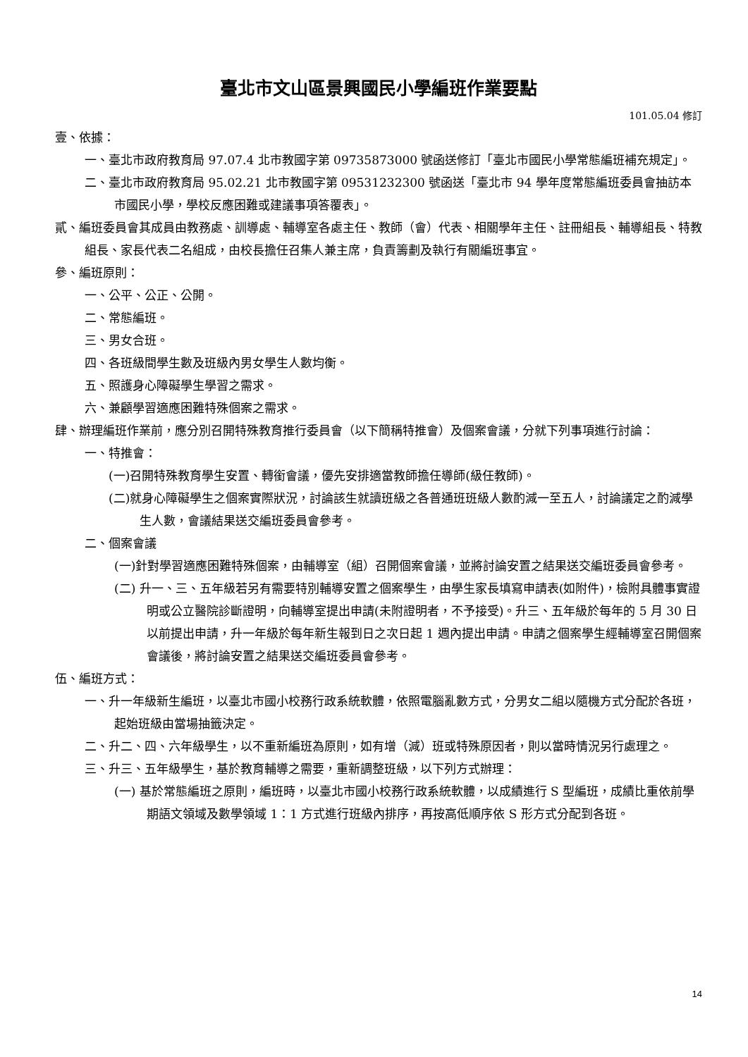臺北市文山區景興國民小學編班作業要點
101.05.04 修訂
壹、依據：
一、臺北市政府教育局 97.07.4 北市教國字第 09735873000 號函送修訂「臺北市國民小學常態編班補充規定」。
二、臺北市政府教育局 95.02.21 北市教國字第 09531232300 號函送「臺北市 94 學年度常態編班委員會抽訪本市國民小學，學校反應困難或建議事項答覆表」。
貳、編班委員會其成員由教務處、訓導處、輔導室各處主任、教師（會）代表、相關學年主任、註冊組長、輔導組長、特教組長、家長代表二名組成，由校長擔任召集人兼主席，負責籌劃及執行有關編班事宜。
參、編班原則：
一、公平、公正、公開。
二、常態編班。
三、男女合班。
四、各班級間學生數及班級內男女學生人數均衡。
五、照護身心障礙學生學習之需求。
六、兼顧學習適應困難特殊個案之需求。
肆、辦理編班作業前，應分別召開特殊教育推行委員會（以下簡稱特推會）及個案會議，分就下列事項進行討論：
一、特推會：
(一)召開特殊教育學生安置、轉銜會議，優先安排適當教師擔任導師(級任教師)。
(二)就身心障礙學生之個案實際狀況，討論該生就讀班級之各普通班班級人數酌減一至五人，討論議定之酌減學生人數，會議結果送交編班委員會參考。
二、個案會議
(一)針對學習適應困難特殊個案，由輔導室（組）召開個案會議，並將討論安置之結果送交編班委員會參考。
(二) 升一、三、五年級若另有需要特別輔導安置之個案學生，由學生家長填寫申請表(如附件)，檢附具體事實證明或公立醫院診斷證明，向輔導室提出申請(未附證明者，不予接受)。升三、五年級於每年的 5 月 30 日以前提出申請，升一年級於每年新生報到日之次日起 1 週內提出申請。申請之個案學生經輔導室召開個案會議後，將討論安置之結果送交編班委員會參考。
伍、編班方式：
一、升一年級新生編班，以臺北市國小校務行政系統軟體，依照電腦亂數方式，分男女二組以隨機方式分配於各班，起始班級由當場抽籤決定。
二、升二、四、六年級學生，以不重新編班為原則，如有增（減）班或特殊原因者，則以當時情況另行處理之。
三、升三、五年級學生，基於教育輔導之需要，重新調整班級，以下列方式辦理：
(一) 基於常態編班之原則，編班時，以臺北市國小校務行政系統軟體，以成績進行 S 型編班，成績比重依前學期語文領域及數學領域 1：1 方式進行班級內排序，再按高低順序依 S 形方式分配到各班。
14